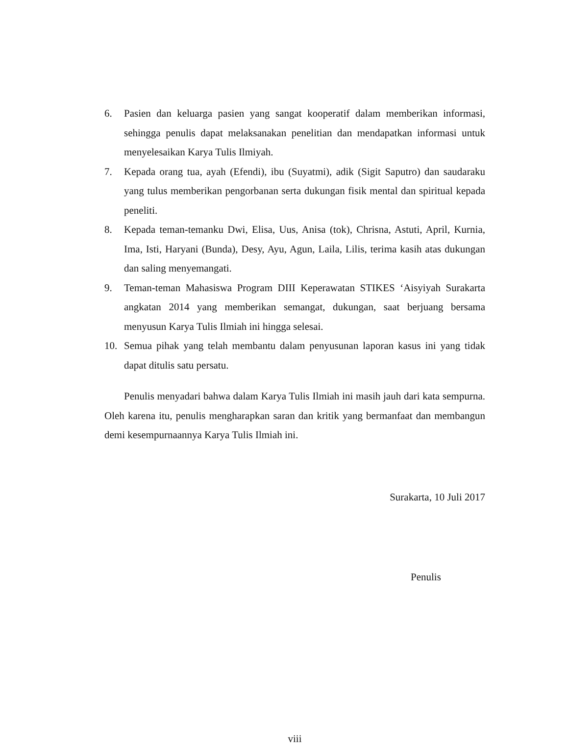6. Pasien dan keluarga pasien yang sangat kooperatif dalam memberikan informasi, sehingga penulis dapat melaksanakan penelitian dan mendapatkan informasi untuk menyelesaikan Karya Tulis Ilmiyah.
7. Kepada orang tua, ayah (Efendi), ibu (Suyatmi), adik (Sigit Saputro) dan saudaraku yang tulus memberikan pengorbanan serta dukungan fisik mental dan spiritual kepada peneliti.
8. Kepada teman-temanku Dwi, Elisa, Uus, Anisa (tok), Chrisna, Astuti, April, Kurnia, Ima, Isti, Haryani (Bunda), Desy, Ayu, Agun, Laila, Lilis, terima kasih atas dukungan dan saling menyemangati.
9. Teman-teman Mahasiswa Program DIII Keperawatan STIKES ‘Aisyiyah Surakarta angkatan 2014 yang memberikan semangat, dukungan, saat berjuang bersama menyusun Karya Tulis Ilmiah ini hingga selesai.
10. Semua pihak yang telah membantu dalam penyusunan laporan kasus ini yang tidak dapat ditulis satu persatu.
Penulis menyadari bahwa dalam Karya Tulis Ilmiah ini masih jauh dari kata sempurna. Oleh karena itu, penulis mengharapkan saran dan kritik yang bermanfaat dan membangun demi kesempurnaannya Karya Tulis Ilmiah ini.
Surakarta, 10 Juli 2017
Penulis
viii